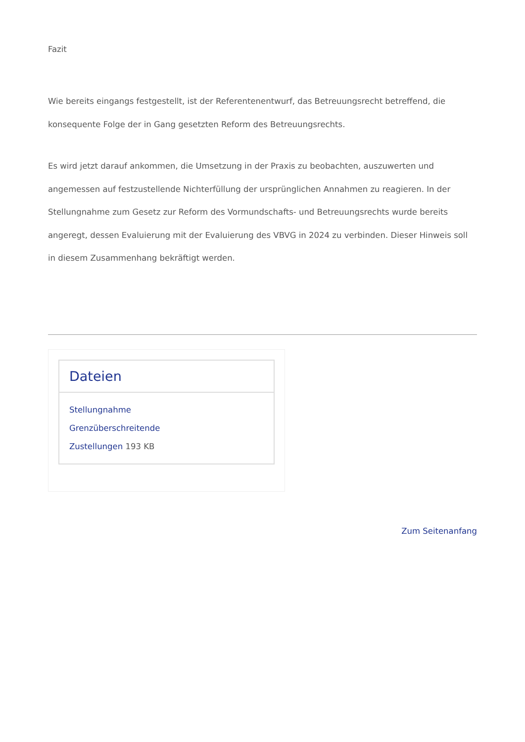Fazit
Wie bereits eingangs festgestellt, ist der Referentenentwurf, das Betreuungsrecht betreffend, die konsequente Folge der in Gang gesetzten Reform des Betreuungsrechts.
Es wird jetzt darauf ankommen, die Umsetzung in der Praxis zu beobachten, auszuwerten und angemessen auf festzustellende Nichterfüllung der ursprünglichen Annahmen zu reagieren. In der Stellungnahme zum Gesetz zur Reform des Vormundschafts- und Betreuungsrechts wurde bereits angeregt, dessen Evaluierung mit der Evaluierung des VBVG in 2024 zu verbinden. Dieser Hinweis soll in diesem Zusammenhang bekräftigt werden.
Dateien
Stellungnahme
Grenzüberschreitende
Zustellungen 193 KB
Zum Seitenanfang